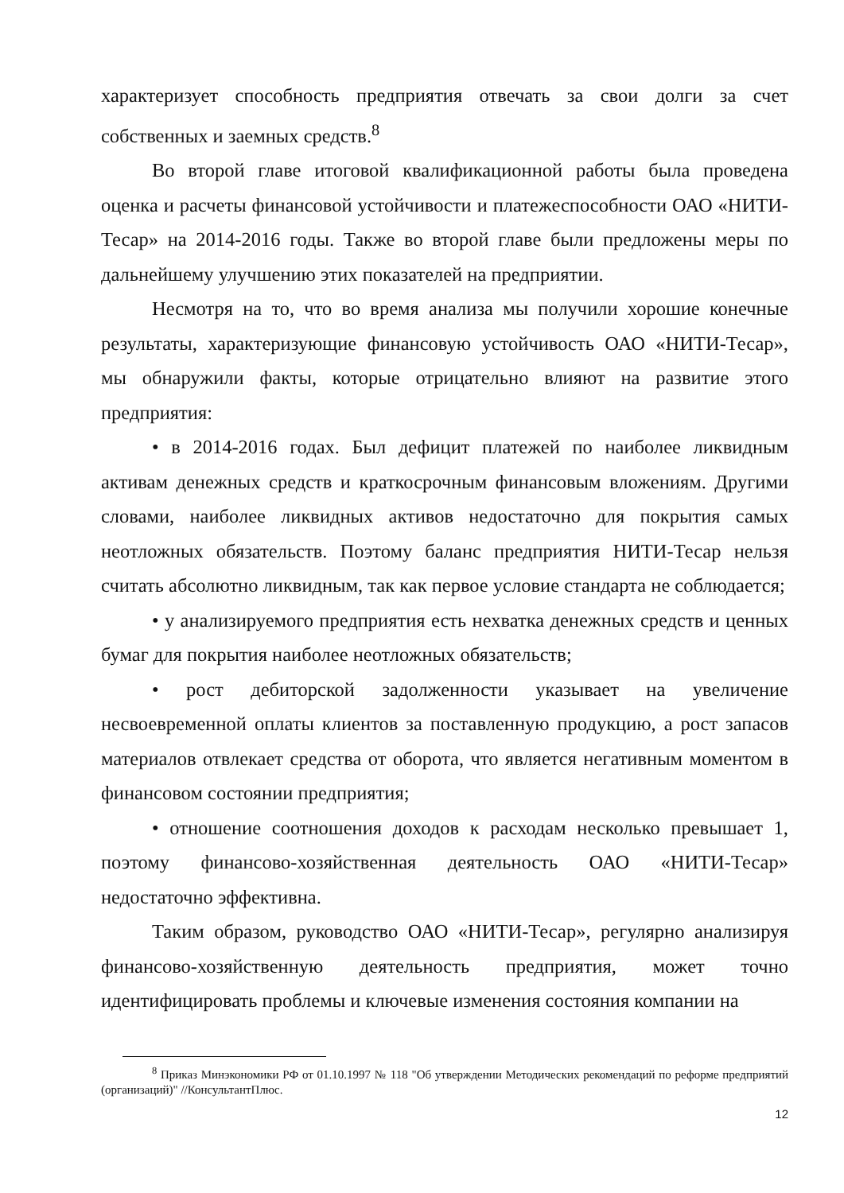характеризует способность предприятия отвечать за свои долги за счет собственных и заемных средств.<sup>8</sup>
Во второй главе итоговой квалификационной работы была проведена оценка и расчеты финансовой устойчивости и платежеспособности ОАО «НИТИ-Тесар» на 2014-2016 годы. Также во второй главе были предложены меры по дальнейшему улучшению этих показателей на предприятии.
Несмотря на то, что во время анализа мы получили хорошие конечные результаты, характеризующие финансовую устойчивость ОАО «НИТИ-Тесар», мы обнаружили факты, которые отрицательно влияют на развитие этого предприятия:
• в 2014-2016 годах. Был дефицит платежей по наиболее ликвидным активам денежных средств и краткосрочным финансовым вложениям. Другими словами, наиболее ликвидных активов недостаточно для покрытия самых неотложных обязательств. Поэтому баланс предприятия НИТИ-Тесар нельзя считать абсолютно ликвидным, так как первое условие стандарта не соблюдается;
• у анализируемого предприятия есть нехватка денежных средств и ценных бумаг для покрытия наиболее неотложных обязательств;
• рост дебиторской задолженности указывает на увеличение несвоевременной оплаты клиентов за поставленную продукцию, а рост запасов материалов отвлекает средства от оборота, что является негативным моментом в финансовом состоянии предприятия;
• отношение соотношения доходов к расходам несколько превышает 1, поэтому финансово-хозяйственная деятельность ОАО «НИТИ-Тесар» недостаточно эффективна.
Таким образом, руководство ОАО «НИТИ-Тесар», регулярно анализируя финансово-хозяйственную деятельность предприятия, может точно идентифицировать проблемы и ключевые изменения состояния компании на
<sup>8</sup> Приказ Минэкономики РФ от 01.10.1997 № 118 "Об утверждении Методических рекомендаций по реформе предприятий (организаций)" //КонсультантПлюс.
12